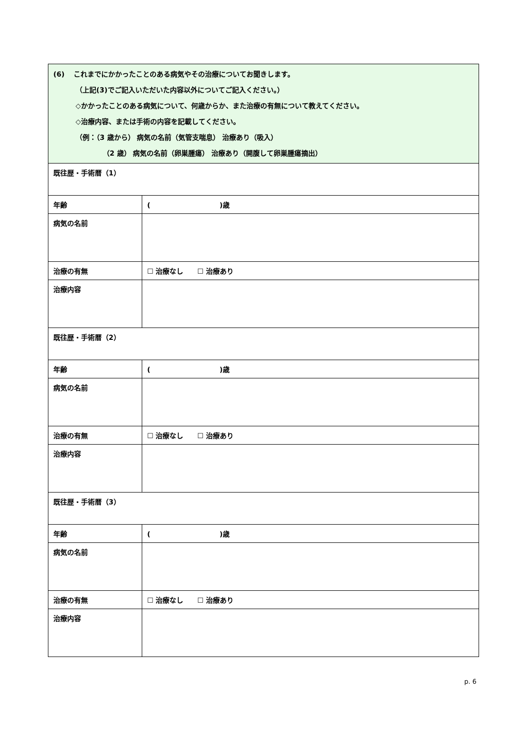| (6) これまでにかかったことのある病気やその治療についてお聞きします。 （上記(3)でご記入いただいた内容以外についてご記入ください。） ◇かかったことのある病気について、何歳からか、また治療の有無について教えてください。 ◇治療内容、または手術の内容を記載してください。 （例：（3 歳から） 病気の名前（気管支喘息） 治療あり（吸入） （2 歳） 病気の名前（卵巣腫瘍） 治療あり（開腹して卵巣腫瘍摘出） | |
| 既往歴・手術暦（1） | |
| 年齢 | ( )歳 |
| 病気の名前 | |
| 治療の有無 | ☐ 治療なし ☐ 治療あり |
| 治療内容 | |
| 既往歴・手術暦（2） | |
| 年齢 | ( )歳 |
| 病気の名前 | |
| 治療の有無 | ☐ 治療なし ☐ 治療あり |
| 治療内容 | |
| 既往歴・手術暦（3） | |
| 年齢 | ( )歳 |
| 病気の名前 | |
| 治療の有無 | ☐ 治療なし ☐ 治療あり |
| 治療内容 | |
p. 6